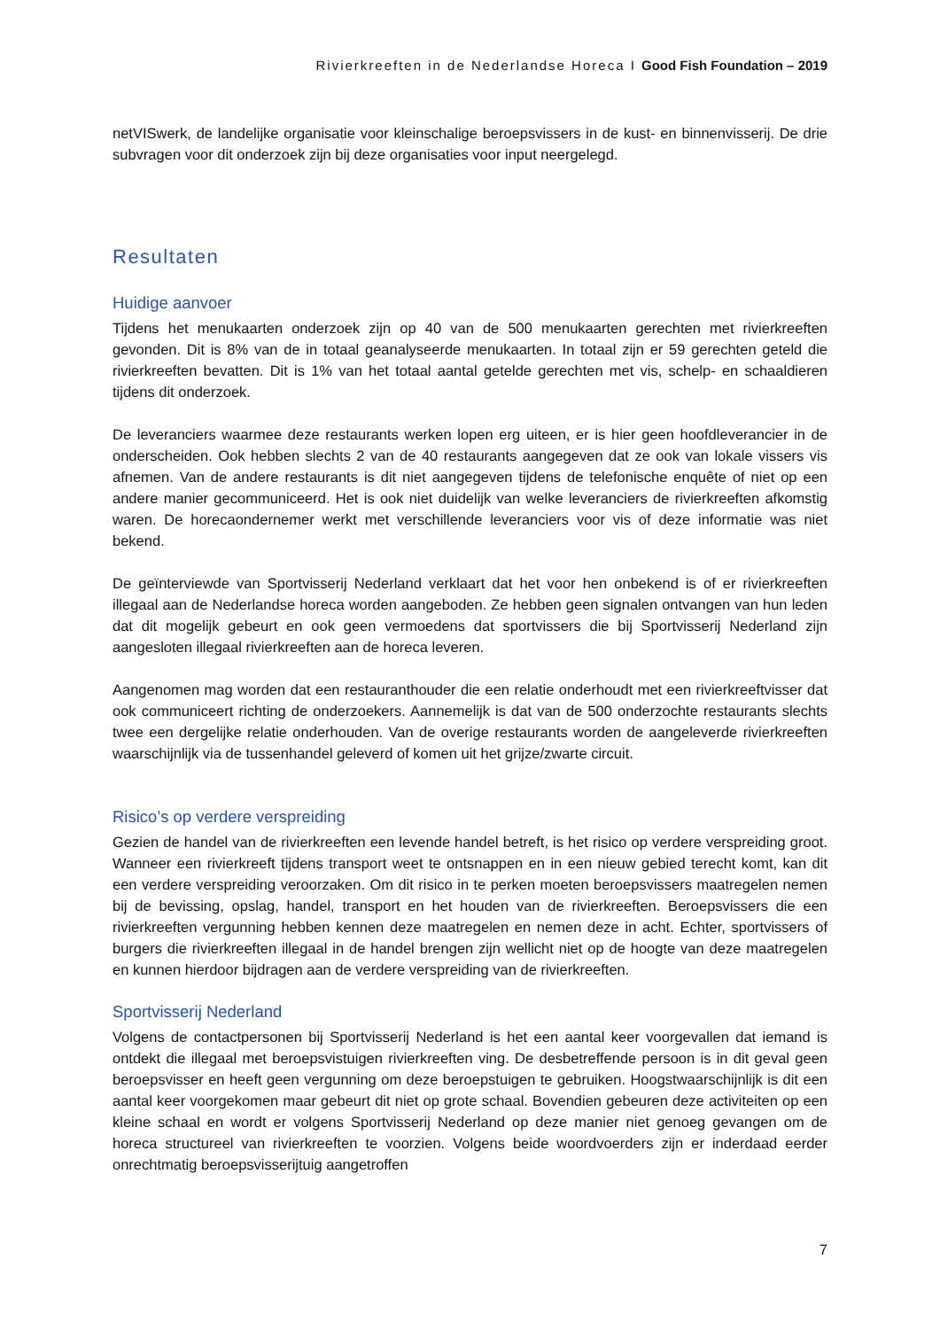Rivierkreeften in de Nederlandse Horeca I Good Fish Foundation – 2019
netVISwerk, de landelijke organisatie voor kleinschalige beroepsvissers in de kust- en binnenvisserij. De drie subvragen voor dit onderzoek zijn bij deze organisaties voor input neergelegd.
Resultaten
Huidige aanvoer
Tijdens het menukaarten onderzoek zijn op 40 van de 500 menukaarten gerechten met rivierkreeften gevonden. Dit is 8% van de in totaal geanalyseerde menukaarten. In totaal zijn er 59 gerechten geteld die rivierkreeften bevatten. Dit is 1% van het totaal aantal getelde gerechten met vis, schelp- en schaaldieren tijdens dit onderzoek.
De leveranciers waarmee deze restaurants werken lopen erg uiteen, er is hier geen hoofdleverancier in de onderscheiden. Ook hebben slechts 2 van de 40 restaurants aangegeven dat ze ook van lokale vissers vis afnemen. Van de andere restaurants is dit niet aangegeven tijdens de telefonische enquête of niet op een andere manier gecommuniceerd. Het is ook niet duidelijk van welke leveranciers de rivierkreeften afkomstig waren. De horecaondernemer werkt met verschillende leveranciers voor vis of deze informatie was niet bekend.
De geïnterviewde van Sportvisserij Nederland verklaart dat het voor hen onbekend is of er rivierkreeften illegaal aan de Nederlandse horeca worden aangeboden. Ze hebben geen signalen ontvangen van hun leden dat dit mogelijk gebeurt en ook geen vermoedens dat sportvissers die bij Sportvisserij Nederland zijn aangesloten illegaal rivierkreeften aan de horeca leveren.
Aangenomen mag worden dat een restauranthouder die een relatie onderhoudt met een rivierkreeftvisser dat ook communiceert richting de onderzoekers. Aannemelijk is dat van de 500 onderzochte restaurants slechts twee een dergelijke relatie onderhouden. Van de overige restaurants worden de aangeleverde rivierkreeften waarschijnlijk via de tussenhandel geleverd of komen uit het grijze/zwarte circuit.
Risico’s op verdere verspreiding
Gezien de handel van de rivierkreeften een levende handel betreft, is het risico op verdere verspreiding groot. Wanneer een rivierkreeft tijdens transport weet te ontsnappen en in een nieuw gebied terecht komt, kan dit een verdere verspreiding veroorzaken. Om dit risico in te perken moeten beroepsvissers maatregelen nemen bij de bevissing, opslag, handel, transport en het houden van de rivierkreeften. Beroepsvissers die een rivierkreeften vergunning hebben kennen deze maatregelen en nemen deze in acht. Echter, sportvissers of burgers die rivierkreeften illegaal in de handel brengen zijn wellicht niet op de hoogte van deze maatregelen en kunnen hierdoor bijdragen aan de verdere verspreiding van de rivierkreeften.
Sportvisserij Nederland
Volgens de contactpersonen bij Sportvisserij Nederland is het een aantal keer voorgevallen dat iemand is ontdekt die illegaal met beroepsvistuigen rivierkreeften ving. De desbetreffende persoon is in dit geval geen beroepsvisser en heeft geen vergunning om deze beroepstuigen te gebruiken. Hoogstwaarschijnlijk is dit een aantal keer voorgekomen maar gebeurt dit niet op grote schaal. Bovendien gebeuren deze activiteiten op een kleine schaal en wordt er volgens Sportvisserij Nederland op deze manier niet genoeg gevangen om de horeca structureel van rivierkreeften te voorzien. Volgens beide woordvoerders zijn er inderdaad eerder onrechtmatig beroepsvisserijtuig aangetroffen
7